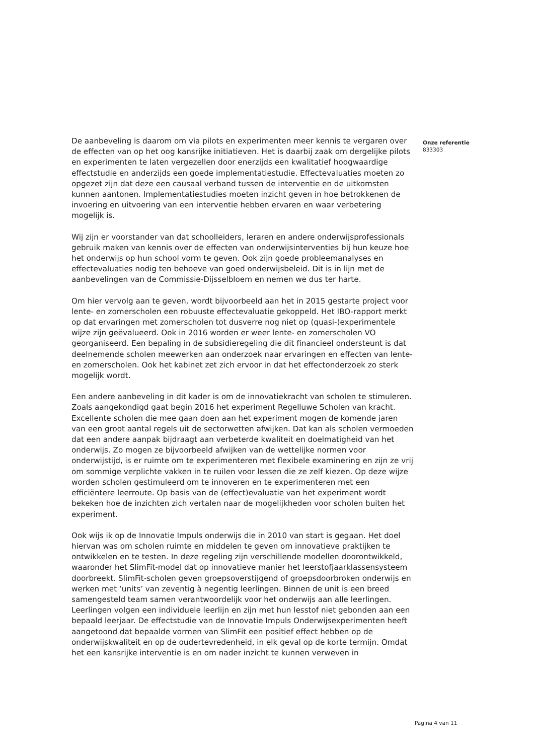De aanbeveling is daarom om via pilots en experimenten meer kennis te vergaren over de effecten van op het oog kansrijke initiatieven. Het is daarbij zaak om dergelijke pilots en experimenten te laten vergezellen door enerzijds een kwalitatief hoogwaardige effectstudie en anderzijds een goede implementatiestudie. Effectevaluaties moeten zo opgezet zijn dat deze een causaal verband tussen de interventie en de uitkomsten kunnen aantonen. Implementatiestudies moeten inzicht geven in hoe betrokkenen de invoering en uitvoering van een interventie hebben ervaren en waar verbetering mogelijk is.
Wij zijn er voorstander van dat schoolleiders, leraren en andere onderwijsprofessionals gebruik maken van kennis over de effecten van onderwijsinterventies bij hun keuze hoe het onderwijs op hun school vorm te geven. Ook zijn goede probleemanalyses en effectevaluaties nodig ten behoeve van goed onderwijsbeleid. Dit is in lijn met de aanbevelingen van de Commissie-Dijsselbloem en nemen we dus ter harte.
Om hier vervolg aan te geven, wordt bijvoorbeeld aan het in 2015 gestarte project voor lente- en zomerscholen een robuuste effectevaluatie gekoppeld. Het IBO-rapport merkt op dat ervaringen met zomerscholen tot dusverre nog niet op (quasi-)experimentele wijze zijn geëvalueerd. Ook in 2016 worden er weer lente- en zomerscholen VO georganiseerd. Een bepaling in de subsidieregeling die dit financieel ondersteunt is dat deelnemende scholen meewerken aan onderzoek naar ervaringen en effecten van lente- en zomerscholen. Ook het kabinet zet zich ervoor in dat het effectonderzoek zo sterk mogelijk wordt.
Een andere aanbeveling in dit kader is om de innovatiekracht van scholen te stimuleren. Zoals aangekondigd gaat begin 2016 het experiment Regelluwe Scholen van kracht. Excellente scholen die mee gaan doen aan het experiment mogen de komende jaren van een groot aantal regels uit de sectorwetten afwijken. Dat kan als scholen vermoeden dat een andere aanpak bijdraagt aan verbeterde kwaliteit en doelmatigheid van het onderwijs. Zo mogen ze bijvoorbeeld afwijken van de wettelijke normen voor onderwijstijd, is er ruimte om te experimenteren met flexibele examinering en zijn ze vrij om sommige verplichte vakken in te ruilen voor lessen die ze zelf kiezen. Op deze wijze worden scholen gestimuleerd om te innoveren en te experimenteren met een efficiëntere leerroute. Op basis van de (effect)evaluatie van het experiment wordt bekeken hoe de inzichten zich vertalen naar de mogelijkheden voor scholen buiten het experiment.
Ook wijs ik op de Innovatie Impuls onderwijs die in 2010 van start is gegaan. Het doel hiervan was om scholen ruimte en middelen te geven om innovatieve praktijken te ontwikkelen en te testen. In deze regeling zijn verschillende modellen doorontwikkeld, waaronder het SlimFit-model dat op innovatieve manier het leerstofjaarklassensysteem doorbreekt. SlimFit-scholen geven groepsoverstijgend of groepsdoorbroken onderwijs en werken met ‘units’ van zeventig à negentig leerlingen. Binnen de unit is een breed samengesteld team samen verantwoordelijk voor het onderwijs aan alle leerlingen. Leerlingen volgen een individuele leerlijn en zijn met hun lesstof niet gebonden aan een bepaald leerjaar. De effectstudie van de Innovatie Impuls Onderwijsexperimenten heeft aangetoond dat bepaalde vormen van SlimFit een positief effect hebben op de onderwijskwaliteit en op de oudertevredenheid, in elk geval op de korte termijn. Omdat het een kansrijke interventie is en om nader inzicht te kunnen verweven in
Onze referentie
833303
Pagina 4 van 11